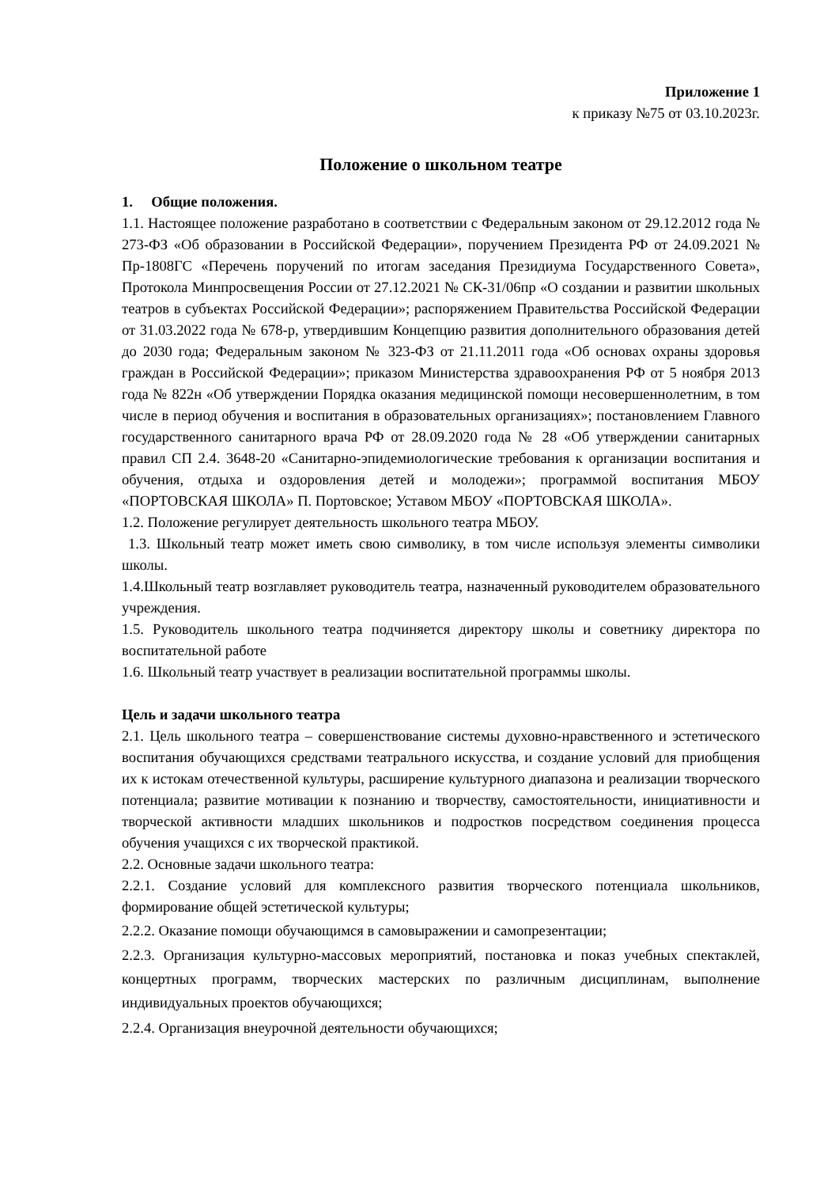Приложение 1
к приказу №75 от 03.10.2023г.
Положение о школьном театре
1. Общие положения.
1.1. Настоящее положение разработано в соответствии с Федеральным законом от 29.12.2012 года № 273-ФЗ «Об образовании в Российской Федерации», поручением Президента РФ от 24.09.2021 № Пр-1808ГС «Перечень поручений по итогам заседания Президиума Государственного Совета», Протокола Минпросвещения России от 27.12.2021 № СК-31/06пр «О создании и развитии школьных театров в субъектах Российской Федерации»; распоряжением Правительства Российской Федерации от 31.03.2022 года № 678-р, утвердившим Концепцию развития дополнительного образования детей до 2030 года; Федеральным законом № 323-ФЗ от 21.11.2011 года «Об основах охраны здоровья граждан в Российской Федерации»; приказом Министерства здравоохранения РФ от 5 ноября 2013 года № 822н «Об утверждении Порядка оказания медицинской помощи несовершеннолетним, в том числе в период обучения и воспитания в образовательных организациях»; постановлением Главного государственного санитарного врача РФ от 28.09.2020 года № 28 «Об утверждении санитарных правил СП 2.4. 3648-20 «Санитарно-эпидемиологические требования к организации воспитания и обучения, отдыха и оздоровления детей и молодежи»; программой воспитания МБОУ «ПОРТОВСКАЯ ШКОЛА» П. Портовское; Уставом МБОУ «ПОРТОВСКАЯ ШКОЛА».
1.2. Положение регулирует деятельность школьного театра МБОУ.
1.3. Школьный театр может иметь свою символику, в том числе используя элементы символики школы.
1.4.Школьный театр возглавляет руководитель театра, назначенный руководителем образовательного учреждения.
1.5. Руководитель школьного театра подчиняется директору школы и советнику директора по воспитательной работе
1.6. Школьный театр участвует в реализации воспитательной программы школы.
Цель и задачи школьного театра
2.1. Цель школьного театра – совершенствование системы духовно-нравственного и эстетического воспитания обучающихся средствами театрального искусства, и создание условий для приобщения их к истокам отечественной культуры, расширение культурного диапазона и реализации творческого потенциала; развитие мотивации к познанию и творчеству, самостоятельности, инициативности и творческой активности младших школьников и подростков посредством соединения процесса обучения учащихся с их творческой практикой.
2.2. Основные задачи школьного театра:
2.2.1. Создание условий для комплексного развития творческого потенциала школьников, формирование общей эстетической культуры;
2.2.2. Оказание помощи обучающимся в самовыражении и самопрезентации;
2.2.3. Организация культурно-массовых мероприятий, постановка и показ учебных спектаклей, концертных программ, творческих мастерских по различным дисциплинам, выполнение индивидуальных проектов обучающихся;
2.2.4. Организация внеурочной деятельности обучающихся;